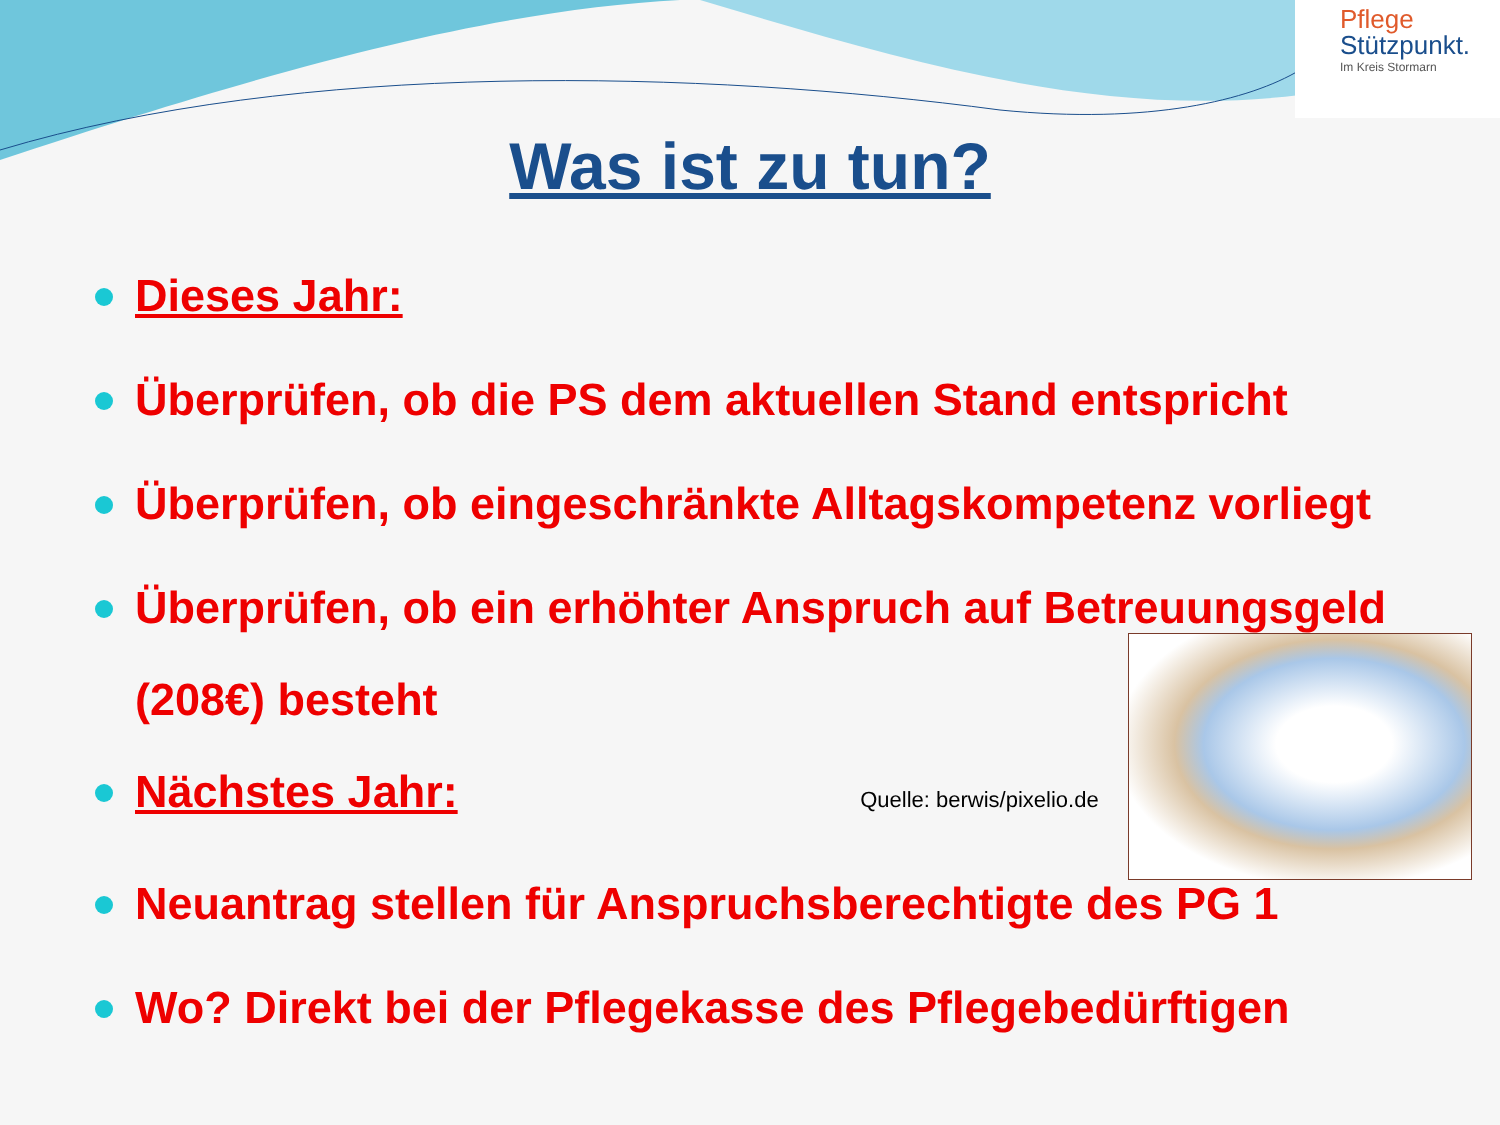Pflege
Stützpunkt.
Im Kreis Stormarn
Was ist zu tun?
Dieses Jahr:
Überprüfen, ob die PS dem aktuellen Stand entspricht
Überprüfen, ob eingeschränkte Alltagskompetenz vorliegt
Überprüfen, ob ein erhöhter Anspruch auf Betreuungsgeld
(208€) besteht
Nächstes Jahr: Quelle: berwis/pixelio.de
Neuantrag stellen für Anspruchsberechtigte des PG 1
Wo? Direkt bei der Pflegekasse des Pflegebedürftigen